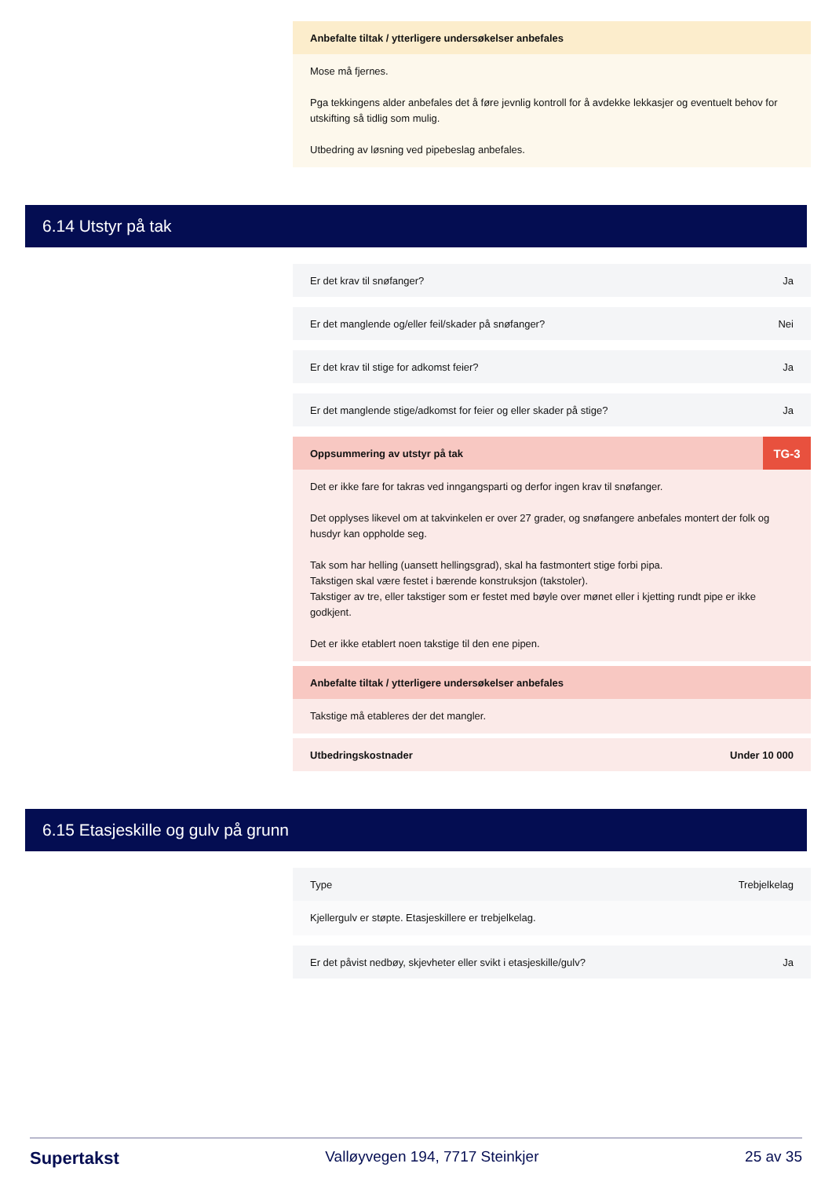Anbefalte tiltak / ytterligere undersøkelser anbefales
Mose må fjernes.
Pga tekkingens alder anbefales det å føre jevnlig kontroll for å avdekke lekkasjer og eventuelt behov for utskifting så tidlig som mulig.
Utbedring av løsning ved pipebeslag anbefales.
6.14 Utstyr på tak
Er det krav til snøfanger? Ja
Er det manglende og/eller feil/skader på snøfanger? Nei
Er det krav til stige for adkomst feier? Ja
Er det manglende stige/adkomst for feier og eller skader på stige? Ja
Oppsummering av utstyr på tak TG-3
Det er ikke fare for takras ved inngangsparti og derfor ingen krav til snøfanger.
Det opplyses likevel om at takvinkelen er over 27 grader, og snøfangere anbefales montert der folk og husdyr kan oppholde seg.
Tak som har helling (uansett hellingsgrad), skal ha fastmontert stige forbi pipa.
Takstigen skal være festet i bærende konstruksjon (takstoler).
Takstiger av tre, eller takstiger som er festet med bøyle over mønet eller i kjetting rundt pipe er ikke godkjent.
Det er ikke etablert noen takstige til den ene pipen.
Anbefalte tiltak / ytterligere undersøkelser anbefales
Takstige må etableres der det mangler.
Utbedringskostnader Under 10 000
6.15 Etasjeskille og gulv på grunn
Type Trebjelkelag
Kjellergulv er støpte. Etasjeskillere er trebjelkelag.
Er det påvist nedbøy, skjevheter eller svikt i etasjeskille/gulv? Ja
Supertakst Valløyvegen 194, 7717 Steinkjer 25 av 35